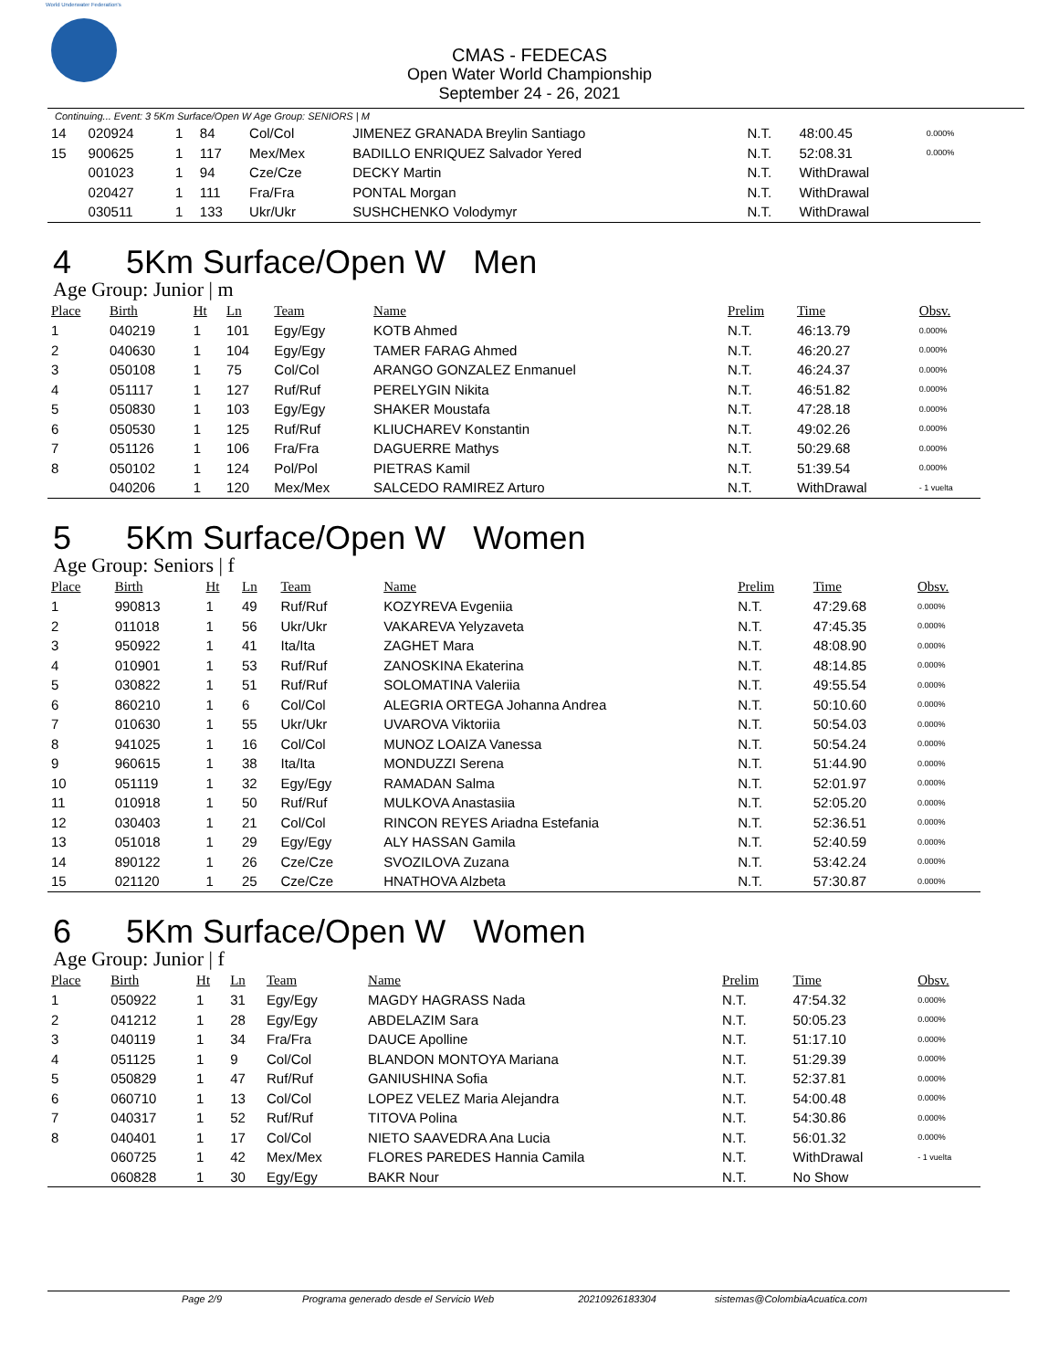World Underwater Federation's
CMAS - FEDECAS
Open Water World Championship
September 24 - 26, 2021
Continuing... Event: 3 5Km Surface/Open W Age Group: SENIORS | M
| 14 | 020924 | 1 | 84 | Col/Col | JIMENEZ GRANADA Breylin Santiago | N.T. | 48:00.45 | 0.000% |
| 15 | 900625 | 1 | 117 | Mex/Mex | BADILLO ENRIQUEZ Salvador Yered | N.T. | 52:08.31 | 0.000% |
| | 001023 | 1 | 94 | Cze/Cze | DECKY Martin | N.T. | WithDrawal | |
| | 020427 | 1 | 111 | Fra/Fra | PONTAL Morgan | N.T. | WithDrawal | |
| | 030511 | 1 | 133 | Ukr/Ukr | SUSHCHENKO Volodymyr | N.T. | WithDrawal | |
4 5Km Surface/Open W Men
Age Group: Junior | m
| Place | Birth | Ht | Ln | Team | Name | Prelim | Time | Obsv. |
| --- | --- | --- | --- | --- | --- | --- | --- | --- |
| 1 | 040219 | 1 | 101 | Egy/Egy | KOTB Ahmed | N.T. | 46:13.79 | 0.000% |
| 2 | 040630 | 1 | 104 | Egy/Egy | TAMER FARAG Ahmed | N.T. | 46:20.27 | 0.000% |
| 3 | 050108 | 1 | 75 | Col/Col | ARANGO GONZALEZ Enmanuel | N.T. | 46:24.37 | 0.000% |
| 4 | 051117 | 1 | 127 | Ruf/Ruf | PERELYGIN Nikita | N.T. | 46:51.82 | 0.000% |
| 5 | 050830 | 1 | 103 | Egy/Egy | SHAKER Moustafa | N.T. | 47:28.18 | 0.000% |
| 6 | 050530 | 1 | 125 | Ruf/Ruf | KLIUCHAREV Konstantin | N.T. | 49:02.26 | 0.000% |
| 7 | 051126 | 1 | 106 | Fra/Fra | DAGUERRE Mathys | N.T. | 50:29.68 | 0.000% |
| 8 | 050102 | 1 | 124 | Pol/Pol | PIETRAS Kamil | N.T. | 51:39.54 | 0.000% |
| | 040206 | 1 | 120 | Mex/Mex | SALCEDO RAMIREZ Arturo | N.T. | WithDrawal | - 1 vuelta |
5 5Km Surface/Open W Women
Age Group: Seniors | f
| Place | Birth | Ht | Ln | Team | Name | Prelim | Time | Obsv. |
| --- | --- | --- | --- | --- | --- | --- | --- | --- |
| 1 | 990813 | 1 | 49 | Ruf/Ruf | KOZYREVA Evgeniia | N.T. | 47:29.68 | 0.000% |
| 2 | 011018 | 1 | 56 | Ukr/Ukr | VAKAREVA Yelyzaveta | N.T. | 47:45.35 | 0.000% |
| 3 | 950922 | 1 | 41 | Ita/Ita | ZAGHET Mara | N.T. | 48:08.90 | 0.000% |
| 4 | 010901 | 1 | 53 | Ruf/Ruf | ZANOSKINA Ekaterina | N.T. | 48:14.85 | 0.000% |
| 5 | 030822 | 1 | 51 | Ruf/Ruf | SOLOMATINA Valeriia | N.T. | 49:55.54 | 0.000% |
| 6 | 860210 | 1 | 6 | Col/Col | ALEGRIA ORTEGA Johanna Andrea | N.T. | 50:10.60 | 0.000% |
| 7 | 010630 | 1 | 55 | Ukr/Ukr | UVAROVA Viktoriia | N.T. | 50:54.03 | 0.000% |
| 8 | 941025 | 1 | 16 | Col/Col | MUNOZ LOAIZA Vanessa | N.T. | 50:54.24 | 0.000% |
| 9 | 960615 | 1 | 38 | Ita/Ita | MONDUZZI Serena | N.T. | 51:44.90 | 0.000% |
| 10 | 051119 | 1 | 32 | Egy/Egy | RAMADAN Salma | N.T. | 52:01.97 | 0.000% |
| 11 | 010918 | 1 | 50 | Ruf/Ruf | MULKOVA Anastasiia | N.T. | 52:05.20 | 0.000% |
| 12 | 030403 | 1 | 21 | Col/Col | RINCON REYES Ariadna Estefania | N.T. | 52:36.51 | 0.000% |
| 13 | 051018 | 1 | 29 | Egy/Egy | ALY HASSAN Gamila | N.T. | 52:40.59 | 0.000% |
| 14 | 890122 | 1 | 26 | Cze/Cze | SVOZILOVA Zuzana | N.T. | 53:42.24 | 0.000% |
| 15 | 021120 | 1 | 25 | Cze/Cze | HNATHOVA Alzbeta | N.T. | 57:30.87 | 0.000% |
6 5Km Surface/Open W Women
Age Group: Junior | f
| Place | Birth | Ht | Ln | Team | Name | Prelim | Time | Obsv. |
| --- | --- | --- | --- | --- | --- | --- | --- | --- |
| 1 | 050922 | 1 | 31 | Egy/Egy | MAGDY HAGRASS Nada | N.T. | 47:54.32 | 0.000% |
| 2 | 041212 | 1 | 28 | Egy/Egy | ABDELAZIM Sara | N.T. | 50:05.23 | 0.000% |
| 3 | 040119 | 1 | 34 | Fra/Fra | DAUCE Apolline | N.T. | 51:17.10 | 0.000% |
| 4 | 051125 | 1 | 9 | Col/Col | BLANDON MONTOYA Mariana | N.T. | 51:29.39 | 0.000% |
| 5 | 050829 | 1 | 47 | Ruf/Ruf | GANIUSHINA Sofia | N.T. | 52:37.81 | 0.000% |
| 6 | 060710 | 1 | 13 | Col/Col | LOPEZ VELEZ Maria Alejandra | N.T. | 54:00.48 | 0.000% |
| 7 | 040317 | 1 | 52 | Ruf/Ruf | TITOVA Polina | N.T. | 54:30.86 | 0.000% |
| 8 | 040401 | 1 | 17 | Col/Col | NIETO SAAVEDRA Ana Lucia | N.T. | 56:01.32 | 0.000% |
| | 060725 | 1 | 42 | Mex/Mex | FLORES PAREDES Hannia Camila | N.T. | WithDrawal | - 1 vuelta |
| | 060828 | 1 | 30 | Egy/Egy | BAKR Nour | N.T. | No Show | |
Page 2/9 Programa generado desde el Servicio Web 20210926183304 sistemas@ColombiaAcuatica.com